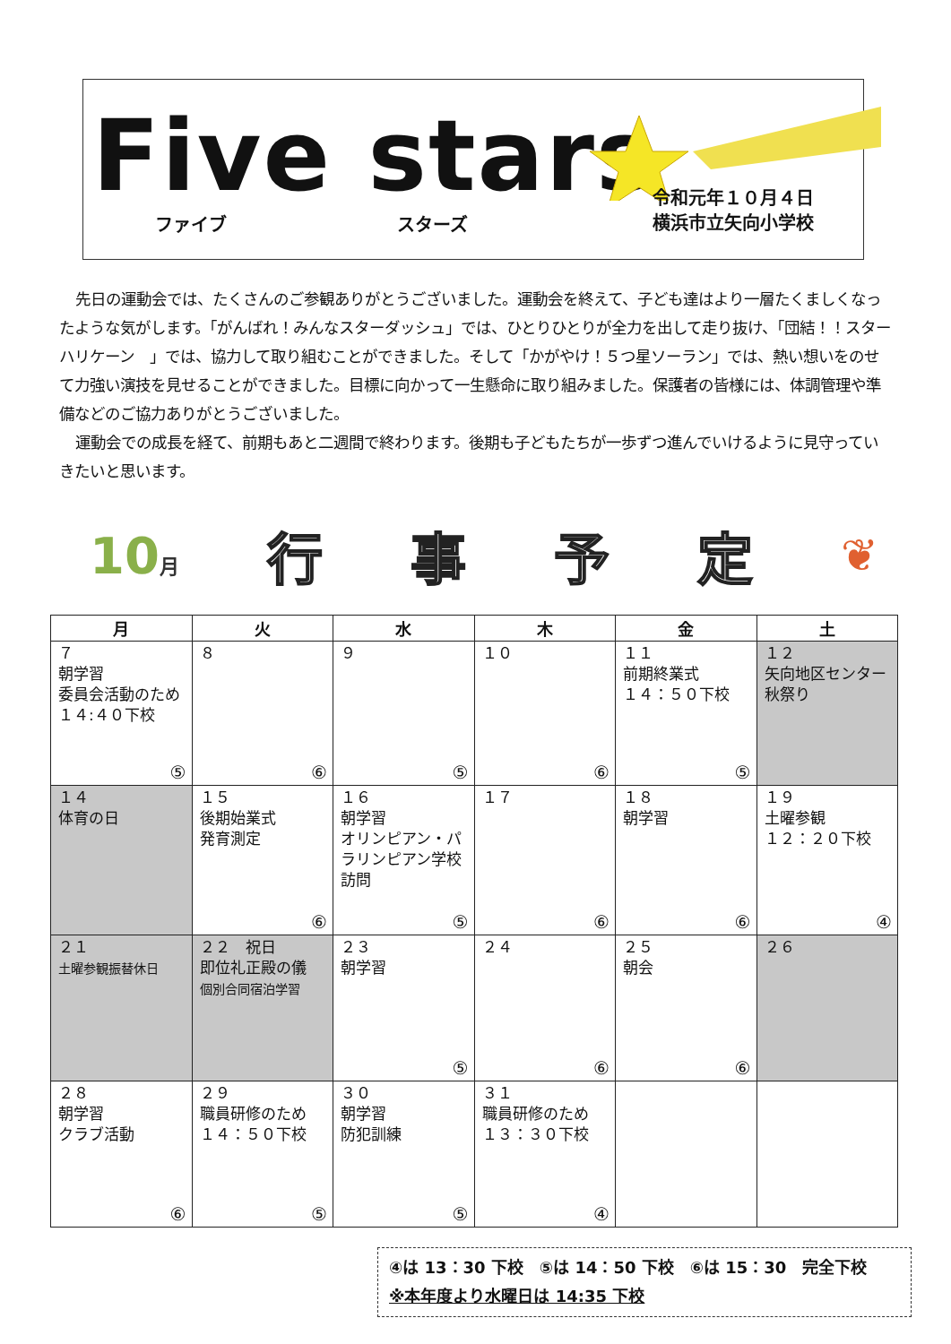Five stars
ファイブ スターズ
令和元年１０月４日
横浜市立矢向小学校
先日の運動会では、たくさんのご参観ありがとうございました。運動会を終えて、子ども達はより一層たくましくなったような気がします。「がんばれ！みんなスターダッシュ」では、ひとりひとりが全力を出して走り抜け、「団結！！スターハリケーン　」では、協力して取り組むことができました。そして「かがやけ！５つ星ソーラン」では、熱い想いをのせて力強い演技を見せることができました。目標に向かって一生懸命に取り組みました。保護者の皆様には、体調管理や準備などのご協力ありがとうございました。
運動会での成長を経て、前期もあと二週間で終わります。後期も子どもたちが一歩ずつ進んでいけるように見守っていきたいと思います。
10月 行事予定 ❦
| 月 | 火 | 水 | 木 | 金 | 土 |
| --- | --- | --- | --- | --- | --- |
| ７ 朝学習 委員会活動のため１４:４０下校 ⑤ | ８ ⑥ | ９ ⑤ | １０ ⑥ | １１ 前期終業式 １４：５０下校 ⑤ | １２ 矢向地区センター秋祭り |
| １４ 体育の日 | １５ 後期始業式 発育測定 ⑥ | １６ 朝学習 オリンピアン・パラリンピアン学校訪問 ⑤ | １７ ⑥ | １８ 朝学習 ⑥ | １９ 土曜参観 １２：２０下校 ④ |
| ２１ 土曜参観振替休日 | ２２ 祝日 即位礼正殿の儀 個別合同宿泊学習 | ２３ 朝学習 ⑤ | ２４ ⑥ | ２５ 朝会 ⑥ | ２６ |
| ２８ 朝学習 クラブ活動 ⑥ | ２９ 職員研修のため １４：５０下校 ⑤ | ３０ 朝学習 防犯訓練 ⑤ | ３１ 職員研修のため １３：３０下校 ④ | | |
④は 13：30 下校　⑤は 14：50 下校　⑥は 15：30　完全下校
※本年度より水曜日は 14:35 下校